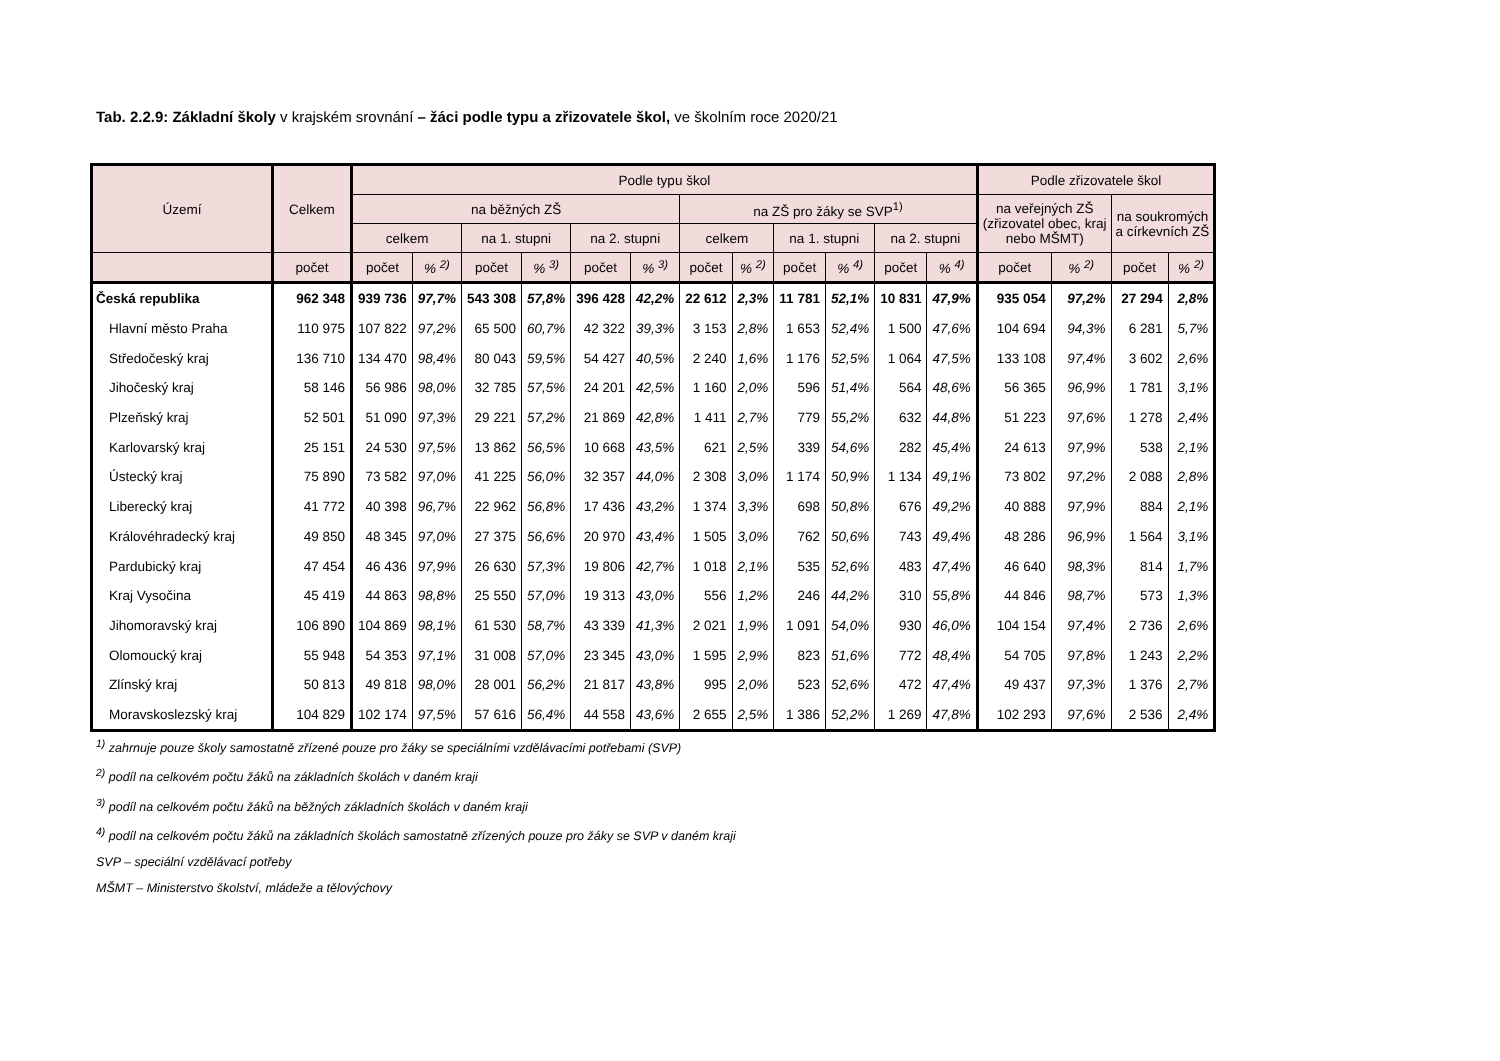Tab. 2.2.9: Základní školy v krajském srovnání – žáci podle typu a zřizovatele škol, ve školním roce 2020/21
| Území | Celkem | Podle typu škol | | | | | | | | | | | | Podle zřizovatele škol | | | |
| --- | --- | --- | --- | --- | --- | --- | --- | --- | --- | --- | --- | --- | --- | --- | --- | --- | --- |
| | | na běžných ZŠ | | | | | | na ZŠ pro žáky se SVP<sup>1)</sup> | | | | | | na veřejných ZŠ (zřizovatel obec, kraj nebo MŠMT) | | na soukromých a církevních ZŠ | |
| | | celkem | | na 1. stupni | | na 2. stupni | | celkem | | na 1. stupni | | na 2. stupni | | | | | |
| | počet | počet | % <sup>2)</sup> | počet | % <sup>3)</sup> | počet | % <sup>3)</sup> | počet | % <sup>2)</sup> | počet | % <sup>4)</sup> | počet | % <sup>4)</sup> | počet | % <sup>2)</sup> | počet | % <sup>2)</sup> |
| Česká republika | 962 348 | 939 736 | 97,7% | 543 308 | 57,8% | 396 428 | 42,2% | 22 612 | 2,3% | 11 781 | 52,1% | 10 831 | 47,9% | 935 054 | 97,2% | 27 294 | 2,8% |
| Hlavní město Praha | 110 975 | 107 822 | 97,2% | 65 500 | 60,7% | 42 322 | 39,3% | 3 153 | 2,8% | 1 653 | 52,4% | 1 500 | 47,6% | 104 694 | 94,3% | 6 281 | 5,7% |
| Středočeský kraj | 136 710 | 134 470 | 98,4% | 80 043 | 59,5% | 54 427 | 40,5% | 2 240 | 1,6% | 1 176 | 52,5% | 1 064 | 47,5% | 133 108 | 97,4% | 3 602 | 2,6% |
| Jihočeský kraj | 58 146 | 56 986 | 98,0% | 32 785 | 57,5% | 24 201 | 42,5% | 1 160 | 2,0% | 596 | 51,4% | 564 | 48,6% | 56 365 | 96,9% | 1 781 | 3,1% |
| Plzeňský kraj | 52 501 | 51 090 | 97,3% | 29 221 | 57,2% | 21 869 | 42,8% | 1 411 | 2,7% | 779 | 55,2% | 632 | 44,8% | 51 223 | 97,6% | 1 278 | 2,4% |
| Karlovarský kraj | 25 151 | 24 530 | 97,5% | 13 862 | 56,5% | 10 668 | 43,5% | 621 | 2,5% | 339 | 54,6% | 282 | 45,4% | 24 613 | 97,9% | 538 | 2,1% |
| Ústecký kraj | 75 890 | 73 582 | 97,0% | 41 225 | 56,0% | 32 357 | 44,0% | 2 308 | 3,0% | 1 174 | 50,9% | 1 134 | 49,1% | 73 802 | 97,2% | 2 088 | 2,8% |
| Liberecký kraj | 41 772 | 40 398 | 96,7% | 22 962 | 56,8% | 17 436 | 43,2% | 1 374 | 3,3% | 698 | 50,8% | 676 | 49,2% | 40 888 | 97,9% | 884 | 2,1% |
| Královéhradecký kraj | 49 850 | 48 345 | 97,0% | 27 375 | 56,6% | 20 970 | 43,4% | 1 505 | 3,0% | 762 | 50,6% | 743 | 49,4% | 48 286 | 96,9% | 1 564 | 3,1% |
| Pardubický kraj | 47 454 | 46 436 | 97,9% | 26 630 | 57,3% | 19 806 | 42,7% | 1 018 | 2,1% | 535 | 52,6% | 483 | 47,4% | 46 640 | 98,3% | 814 | 1,7% |
| Kraj Vysočina | 45 419 | 44 863 | 98,8% | 25 550 | 57,0% | 19 313 | 43,0% | 556 | 1,2% | 246 | 44,2% | 310 | 55,8% | 44 846 | 98,7% | 573 | 1,3% |
| Jihomoravský kraj | 106 890 | 104 869 | 98,1% | 61 530 | 58,7% | 43 339 | 41,3% | 2 021 | 1,9% | 1 091 | 54,0% | 930 | 46,0% | 104 154 | 97,4% | 2 736 | 2,6% |
| Olomoucký kraj | 55 948 | 54 353 | 97,1% | 31 008 | 57,0% | 23 345 | 43,0% | 1 595 | 2,9% | 823 | 51,6% | 772 | 48,4% | 54 705 | 97,8% | 1 243 | 2,2% |
| Zlínský kraj | 50 813 | 49 818 | 98,0% | 28 001 | 56,2% | 21 817 | 43,8% | 995 | 2,0% | 523 | 52,6% | 472 | 47,4% | 49 437 | 97,3% | 1 376 | 2,7% |
| Moravskoslezský kraj | 104 829 | 102 174 | 97,5% | 57 616 | 56,4% | 44 558 | 43,6% | 2 655 | 2,5% | 1 386 | 52,2% | 1 269 | 47,8% | 102 293 | 97,6% | 2 536 | 2,4% |
<sup>1)</sup> zahrnuje pouze školy samostatně zřízené pouze pro žáky se speciálními vzdělávacími potřebami (SVP)
<sup>2)</sup> podíl na celkovém počtu žáků na základních školách v daném kraji
<sup>3)</sup> podíl na celkovém počtu žáků na běžných základních školách v daném kraji
<sup>4)</sup> podíl na celkovém počtu žáků na základních školách samostatně zřízených pouze pro žáky se SVP v daném kraji
SVP – speciální vzdělávací potřeby
MŠMT – Ministerstvo školství, mládeže a tělovýchovy